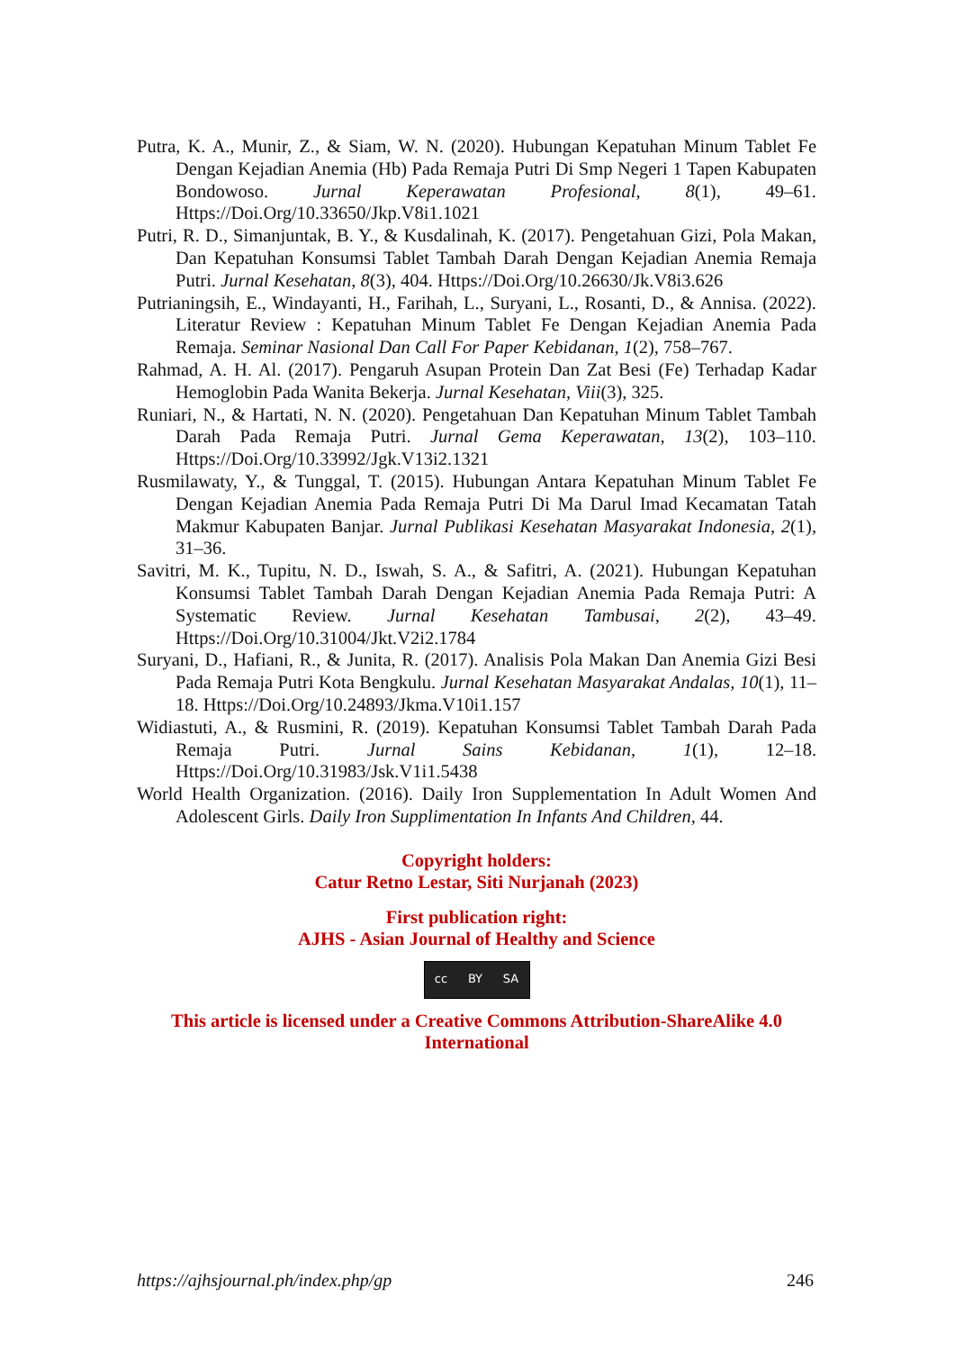Putra, K. A., Munir, Z., & Siam, W. N. (2020). Hubungan Kepatuhan Minum Tablet Fe Dengan Kejadian Anemia (Hb) Pada Remaja Putri Di Smp Negeri 1 Tapen Kabupaten Bondowoso. Jurnal Keperawatan Profesional, 8(1), 49–61. Https://Doi.Org/10.33650/Jkp.V8i1.1021
Putri, R. D., Simanjuntak, B. Y., & Kusdalinah, K. (2017). Pengetahuan Gizi, Pola Makan, Dan Kepatuhan Konsumsi Tablet Tambah Darah Dengan Kejadian Anemia Remaja Putri. Jurnal Kesehatan, 8(3), 404. Https://Doi.Org/10.26630/Jk.V8i3.626
Putrianingsih, E., Windayanti, H., Farihah, L., Suryani, L., Rosanti, D., & Annisa. (2022). Literatur Review : Kepatuhan Minum Tablet Fe Dengan Kejadian Anemia Pada Remaja. Seminar Nasional Dan Call For Paper Kebidanan, 1(2), 758–767.
Rahmad, A. H. Al. (2017). Pengaruh Asupan Protein Dan Zat Besi (Fe) Terhadap Kadar Hemoglobin Pada Wanita Bekerja. Jurnal Kesehatan, Viii(3), 325.
Runiari, N., & Hartati, N. N. (2020). Pengetahuan Dan Kepatuhan Minum Tablet Tambah Darah Pada Remaja Putri. Jurnal Gema Keperawatan, 13(2), 103–110. Https://Doi.Org/10.33992/Jgk.V13i2.1321
Rusmilawaty, Y., & Tunggal, T. (2015). Hubungan Antara Kepatuhan Minum Tablet Fe Dengan Kejadian Anemia Pada Remaja Putri Di Ma Darul Imad Kecamatan Tatah Makmur Kabupaten Banjar. Jurnal Publikasi Kesehatan Masyarakat Indonesia, 2(1), 31–36.
Savitri, M. K., Tupitu, N. D., Iswah, S. A., & Safitri, A. (2021). Hubungan Kepatuhan Konsumsi Tablet Tambah Darah Dengan Kejadian Anemia Pada Remaja Putri: A Systematic Review. Jurnal Kesehatan Tambusai, 2(2), 43–49. Https://Doi.Org/10.31004/Jkt.V2i2.1784
Suryani, D., Hafiani, R., & Junita, R. (2017). Analisis Pola Makan Dan Anemia Gizi Besi Pada Remaja Putri Kota Bengkulu. Jurnal Kesehatan Masyarakat Andalas, 10(1), 11–18. Https://Doi.Org/10.24893/Jkma.V10i1.157
Widiastuti, A., & Rusmini, R. (2019). Kepatuhan Konsumsi Tablet Tambah Darah Pada Remaja Putri. Jurnal Sains Kebidanan, 1(1), 12–18. Https://Doi.Org/10.31983/Jsk.V1i1.5438
World Health Organization. (2016). Daily Iron Supplementation In Adult Women And Adolescent Girls. Daily Iron Supplimentation In Infants And Children, 44.
Copyright holders:
Catur Retno Lestar, Siti Nurjanah (2023)
First publication right:
AJHS - Asian Journal of Healthy and Science
cc BY SA
This article is licensed under a Creative Commons Attribution-ShareAlike 4.0 International
https://ajhsjournal.ph/index.php/gp 246